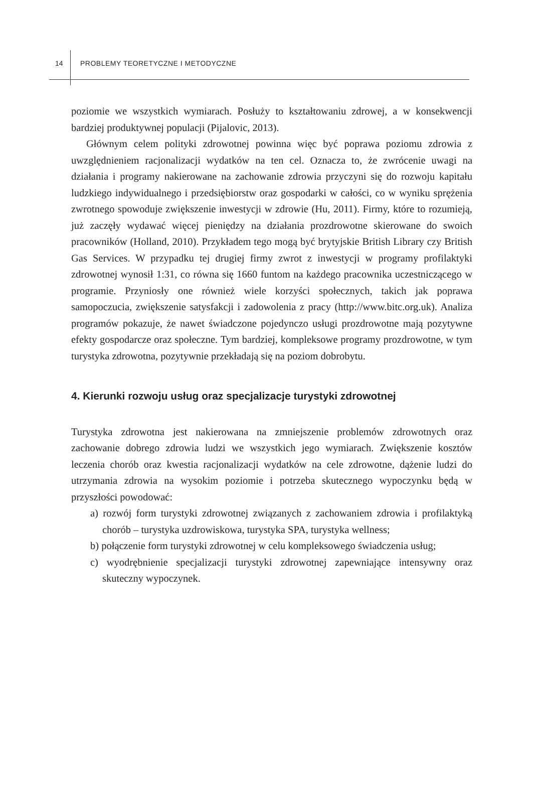14 PROBLEMY TEORETYCZNE I METODYCZNE
poziomie we wszystkich wymiarach. Posłuży to kształtowaniu zdrowej, a w konsekwencji bardziej produktywnej populacji (Pijalovic, 2013).
Głównym celem polityki zdrowotnej powinna więc być poprawa poziomu zdrowia z uwzględnieniem racjonalizacji wydatków na ten cel. Oznacza to, że zwrócenie uwagi na działania i programy nakierowane na zachowanie zdrowia przyczyni się do rozwoju kapitału ludzkiego indywidualnego i przedsiębiorstw oraz gospodarki w całości, co w wyniku sprężenia zwrotnego spowoduje zwiększenie inwestycji w zdrowie (Hu, 2011). Firmy, które to rozumieją, już zaczęły wydawać więcej pieniędzy na działania prozdrowotne skierowane do swoich pracowników (Holland, 2010). Przykładem tego mogą być brytyjskie British Library czy British Gas Services. W przypadku tej drugiej firmy zwrot z inwestycji w programy profilaktyki zdrowotnej wynosił 1:31, co równa się 1660 funtom na każdego pracownika uczestniczącego w programie. Przyniosły one również wiele korzyści społecznych, takich jak poprawa samopoczucia, zwiększenie satysfakcji i zadowolenia z pracy (http://www.bitc.org.uk). Analiza programów pokazuje, że nawet świadczone pojedynczo usługi prozdrowotne mają pozytywne efekty gospodarcze oraz społeczne. Tym bardziej, kompleksowe programy prozdrowotne, w tym turystyka zdrowotna, pozytywnie przekładają się na poziom dobrobytu.
4. Kierunki rozwoju usług oraz specjalizacje turystyki zdrowotnej
Turystyka zdrowotna jest nakierowana na zmniejszenie problemów zdrowotnych oraz zachowanie dobrego zdrowia ludzi we wszystkich jego wymiarach. Zwiększenie kosztów leczenia chorób oraz kwestia racjonalizacji wydatków na cele zdrowotne, dążenie ludzi do utrzymania zdrowia na wysokim poziomie i potrzeba skutecznego wypoczynku będą w przyszłości powodować:
a) rozwój form turystyki zdrowotnej związanych z zachowaniem zdrowia i profilaktyką chorób – turystyka uzdrowiskowa, turystyka SPA, turystyka wellness;
b) połączenie form turystyki zdrowotnej w celu kompleksowego świadczenia usług;
c) wyodrębnienie specjalizacji turystyki zdrowotnej zapewniające intensywny oraz skuteczny wypoczynek.